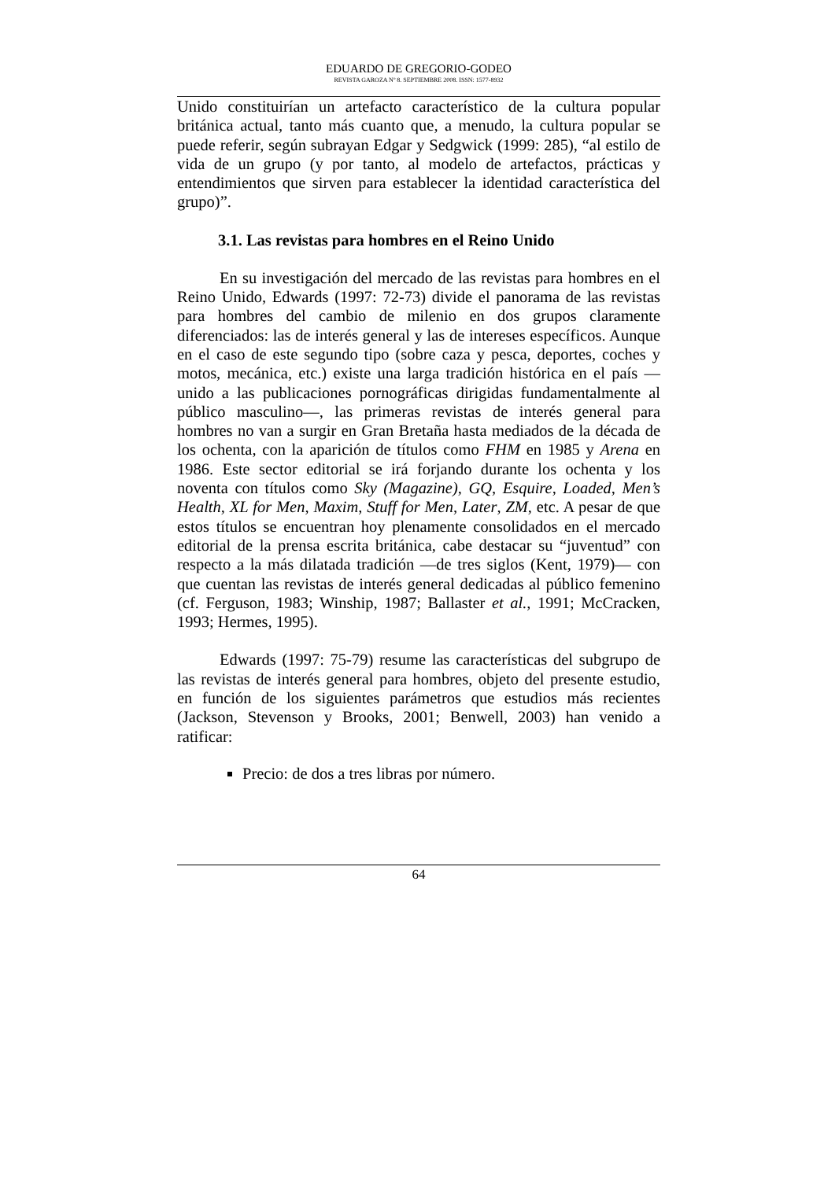EDUARDO DE GREGORIO-GODEO
REVISTA GAROZA Nº 8. SEPTIEMBRE 2008. ISSN: 1577-8932
Unido constituirían un artefacto característico de la cultura popular británica actual, tanto más cuanto que, a menudo, la cultura popular se puede referir, según subrayan Edgar y Sedgwick (1999: 285), “al estilo de vida de un grupo (y por tanto, al modelo de artefactos, prácticas y entendimientos que sirven para establecer la identidad característica del grupo)”.
3.1. Las revistas para hombres en el Reino Unido
En su investigación del mercado de las revistas para hombres en el Reino Unido, Edwards (1997: 72-73) divide el panorama de las revistas para hombres del cambio de milenio en dos grupos claramente diferenciados: las de interés general y las de intereses específicos. Aunque en el caso de este segundo tipo (sobre caza y pesca, deportes, coches y motos, mecánica, etc.) existe una larga tradición histórica en el país —unido a las publicaciones pornográficas dirigidas fundamentalmente al público masculino—, las primeras revistas de interés general para hombres no van a surgir en Gran Bretaña hasta mediados de la década de los ochenta, con la aparición de títulos como FHM en 1985 y Arena en 1986. Este sector editorial se irá forjando durante los ochenta y los noventa con títulos como Sky (Magazine), GQ, Esquire, Loaded, Men’s Health, XL for Men, Maxim, Stuff for Men, Later, ZM, etc. A pesar de que estos títulos se encuentran hoy plenamente consolidados en el mercado editorial de la prensa escrita británica, cabe destacar su “juventud” con respecto a la más dilatada tradición —de tres siglos (Kent, 1979)— con que cuentan las revistas de interés general dedicadas al público femenino (cf. Ferguson, 1983; Winship, 1987; Ballaster et al., 1991; McCracken, 1993; Hermes, 1995).
Edwards (1997: 75-79) resume las características del subgrupo de las revistas de interés general para hombres, objeto del presente estudio, en función de los siguientes parámetros que estudios más recientes (Jackson, Stevenson y Brooks, 2001; Benwell, 2003) han venido a ratificar:
Precio: de dos a tres libras por número.
64